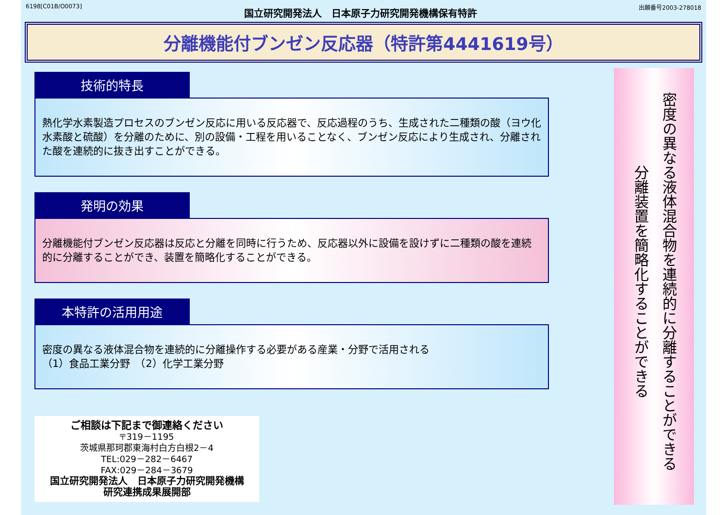6198[C01B/O0073] 国立研究開発法人　日本原子力研究開発機構保有特許 出願番号2003-278018
分離機能付ブンゼン反応器（特許第4441619号）
技術的特長
熱化学水素製造プロセスのブンゼン反応に用いる反応器で、反応過程のうち、生成された二種類の酸（ヨウ化水素酸と硫酸）を分離のために、別の設備・工程を用いることなく、ブンゼン反応により生成され、分離された酸を連続的に抜き出すことができる。
発明の効果
分離機能付ブンゼン反応器は反応と分離を同時に行うため、反応器以外に設備を設けずに二種類の酸を連続的に分離することができ、装置を簡略化することができる。
本特許の活用用途
密度の異なる液体混合物を連続的に分離操作する必要がある産業・分野で活用される
（1）食品工業分野　（2）化学工業分野
ご相談は下記まで御連絡ください
〒319－1195
茨城県那珂郡東海村白方白根2－4
TEL:029－282－6467
FAX:029－284－3679
国立研究開発法人　日本原子力研究開発機構
研究連携成果展開部
密度の異なる液体混合物を連続的に分離することができる
分離装置を簡略化することができる